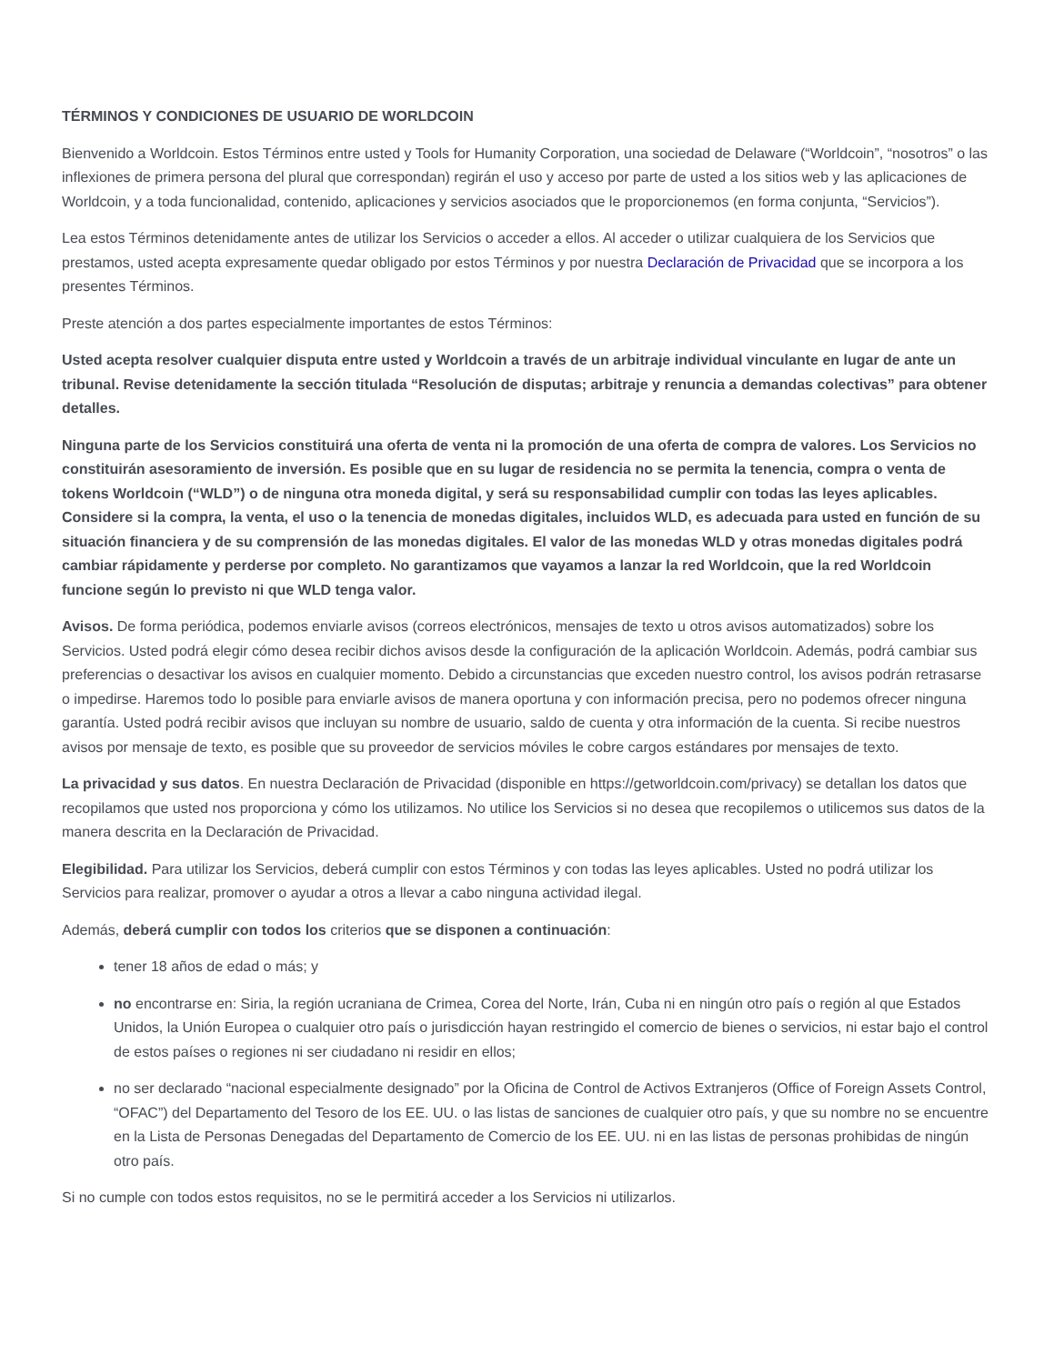TÉRMINOS Y CONDICIONES DE USUARIO DE WORLDCOIN
Bienvenido a Worldcoin. Estos Términos entre usted y Tools for Humanity Corporation, una sociedad de Delaware (“Worldcoin”, “nosotros” o las inflexiones de primera persona del plural que correspondan) regirán el uso y acceso por parte de usted a los sitios web y las aplicaciones de Worldcoin, y a toda funcionalidad, contenido, aplicaciones y servicios asociados que le proporcionemos (en forma conjunta, “Servicios”).
Lea estos Términos detenidamente antes de utilizar los Servicios o acceder a ellos. Al acceder o utilizar cualquiera de los Servicios que prestamos, usted acepta expresamente quedar obligado por estos Términos y por nuestra Declaración de Privacidad que se incorpora a los presentes Términos.
Preste atención a dos partes especialmente importantes de estos Términos:
Usted acepta resolver cualquier disputa entre usted y Worldcoin a través de un arbitraje individual vinculante en lugar de ante un tribunal. Revise detenidamente la sección titulada “Resolución de disputas; arbitraje y renuncia a demandas colectivas” para obtener detalles.
Ninguna parte de los Servicios constituirá una oferta de venta ni la promoción de una oferta de compra de valores. Los Servicios no constituirán asesoramiento de inversión. Es posible que en su lugar de residencia no se permita la tenencia, compra o venta de tokens Worldcoin (“WLD”) o de ninguna otra moneda digital, y será su responsabilidad cumplir con todas las leyes aplicables. Considere si la compra, la venta, el uso o la tenencia de monedas digitales, incluidos WLD, es adecuada para usted en función de su situación financiera y de su comprensión de las monedas digitales. El valor de las monedas WLD y otras monedas digitales podrá cambiar rápidamente y perderse por completo. No garantizamos que vayamos a lanzar la red Worldcoin, que la red Worldcoin funcione según lo previsto ni que WLD tenga valor.
Avisos. De forma periódica, podemos enviarle avisos (correos electrónicos, mensajes de texto u otros avisos automatizados) sobre los Servicios. Usted podrá elegir cómo desea recibir dichos avisos desde la configuración de la aplicación Worldcoin. Además, podrá cambiar sus preferencias o desactivar los avisos en cualquier momento. Debido a circunstancias que exceden nuestro control, los avisos podrán retrasarse o impedirse. Haremos todo lo posible para enviarle avisos de manera oportuna y con información precisa, pero no podemos ofrecer ninguna garantía. Usted podrá recibir avisos que incluyan su nombre de usuario, saldo de cuenta y otra información de la cuenta. Si recibe nuestros avisos por mensaje de texto, es posible que su proveedor de servicios móviles le cobre cargos estándares por mensajes de texto.
La privacidad y sus datos. En nuestra Declaración de Privacidad (disponible en https://getworldcoin.com/privacy) se detallan los datos que recopilamos que usted nos proporciona y cómo los utilizamos. No utilice los Servicios si no desea que recopilemos o utilicemos sus datos de la manera descrita en la Declaración de Privacidad.
Elegibilidad. Para utilizar los Servicios, deberá cumplir con estos Términos y con todas las leyes aplicables. Usted no podrá utilizar los Servicios para realizar, promover o ayudar a otros a llevar a cabo ninguna actividad ilegal.
Además, deberá cumplir con todos los criterios que se disponen a continuación:
tener 18 años de edad o más; y
no encontrarse en: Siria, la región ucraniana de Crimea, Corea del Norte, Irán, Cuba ni en ningún otro país o región al que Estados Unidos, la Unión Europea o cualquier otro país o jurisdicción hayan restringido el comercio de bienes o servicios, ni estar bajo el control de estos países o regiones ni ser ciudadano ni residir en ellos;
no ser declarado “nacional especialmente designado” por la Oficina de Control de Activos Extranjeros (Office of Foreign Assets Control, “OFAC”) del Departamento del Tesoro de los EE. UU. o las listas de sanciones de cualquier otro país, y que su nombre no se encuentre en la Lista de Personas Denegadas del Departamento de Comercio de los EE. UU. ni en las listas de personas prohibidas de ningún otro país.
Si no cumple con todos estos requisitos, no se le permitirá acceder a los Servicios ni utilizarlos.